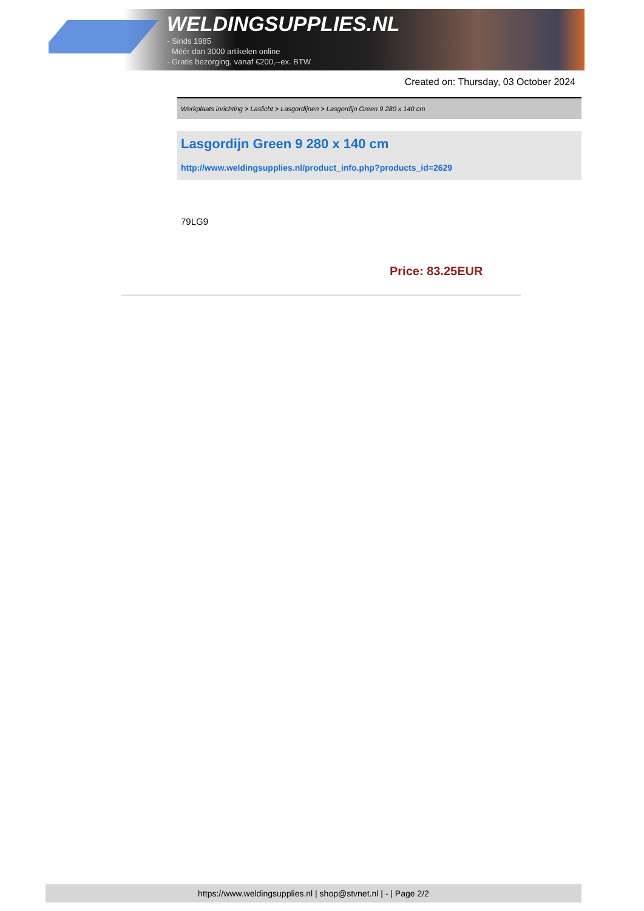WELDINGSUPPLIES.NL
- Sinds 1985
- Méér dan 3000 artikelen online
- Gratis bezorging, vanaf €200,--ex. BTW
Created on: Thursday, 03 October 2024
Werkplaats inrichting > Laslicht > Lasgordijnen > Lasgordijn Green 9 280 x 140 cm
Lasgordijn Green 9 280 x 140 cm
http://www.weldingsupplies.nl/product_info.php?products_id=2629
79LG9
Price: 83.25EUR
https://www.weldingsupplies.nl | shop@stvnet.nl | - | Page 2/2